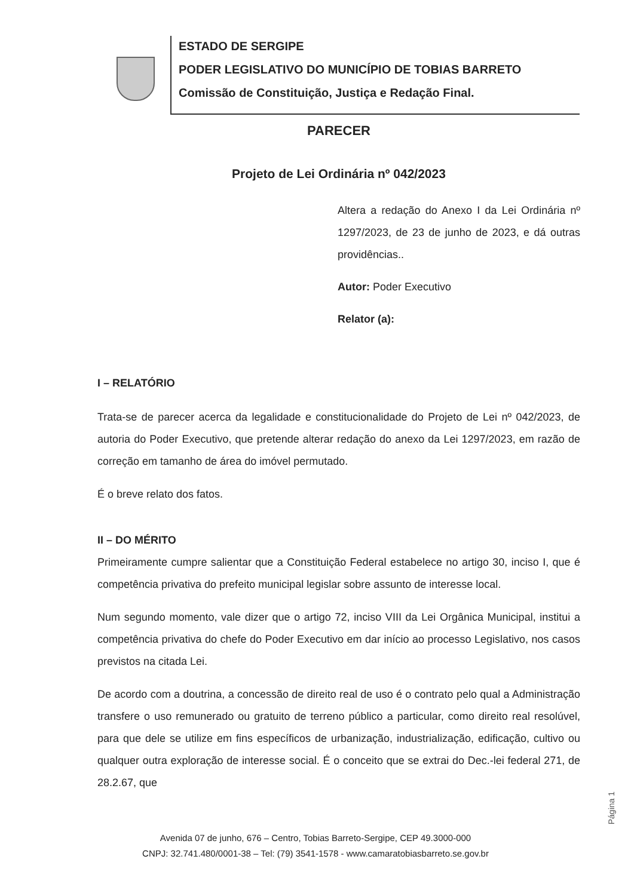ESTADO DE SERGIPE
PODER LEGISLATIVO DO MUNICÍPIO DE TOBIAS BARRETO
Comissão de Constituição, Justiça e Redação Final.
PARECER
Projeto de Lei Ordinária nº 042/2023
Altera a redação do Anexo I da Lei Ordinária nº 1297/2023, de 23 de junho de 2023, e dá outras providências..
Autor: Poder Executivo
Relator (a):
I – RELATÓRIO
Trata-se de parecer acerca da legalidade e constitucionalidade do Projeto de Lei nº 042/2023, de autoria do Poder Executivo, que pretende alterar redação do anexo da Lei 1297/2023, em razão de correção em tamanho de área do imóvel permutado.
É o breve relato dos fatos.
II – DO MÉRITO
Primeiramente cumpre salientar que a Constituição Federal estabelece no artigo 30, inciso I, que é competência privativa do prefeito municipal legislar sobre assunto de interesse local.
Num segundo momento, vale dizer que o artigo 72, inciso VIII da Lei Orgânica Municipal, institui a competência privativa do chefe do Poder Executivo em dar início ao processo Legislativo, nos casos previstos na citada Lei.
De acordo com a doutrina, a concessão de direito real de uso é o contrato pelo qual a Administração transfere o uso remunerado ou gratuito de terreno público a particular, como direito real resolúvel, para que dele se utilize em fins específicos de urbanização, industrialização, edificação, cultivo ou qualquer outra exploração de interesse social. É o conceito que se extrai do Dec.-lei federal 271, de 28.2.67, que
Página 1
Avenida 07 de junho, 676 – Centro, Tobias Barreto-Sergipe, CEP 49.3000-000
CNPJ: 32.741.480/0001-38 – Tel: (79) 3541-1578 - www.camaratobiasbarreto.se.gov.br